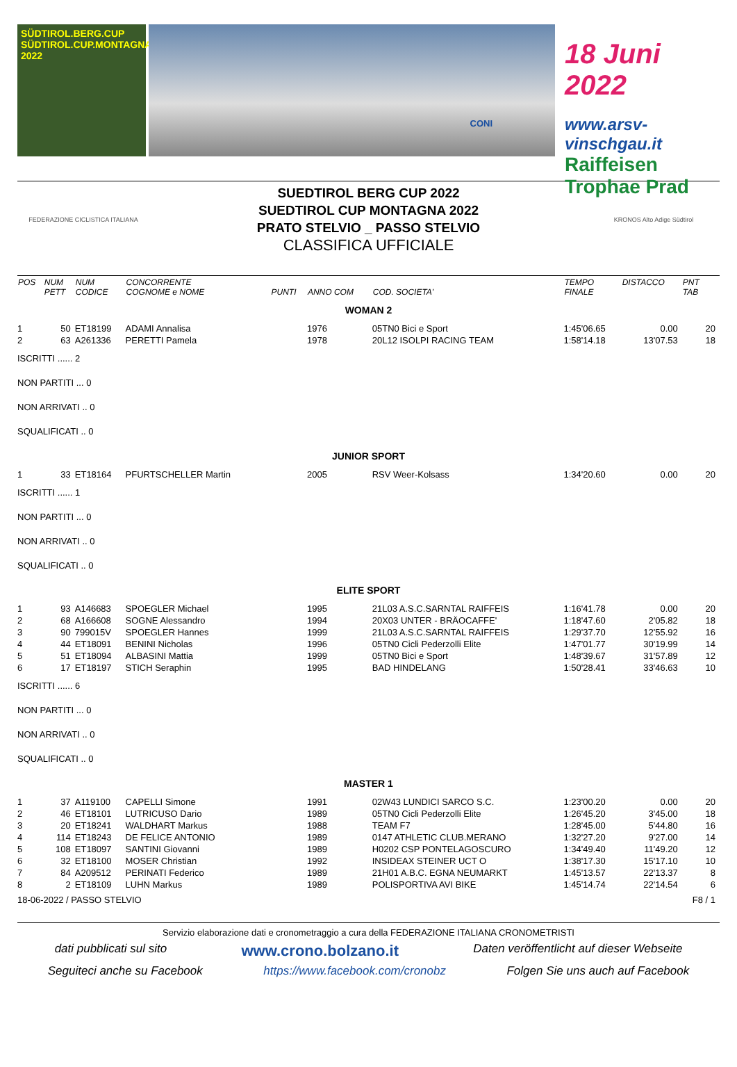SÜDTIROL.BERG.CUP
SÜDTIROL.CUP.MONTAGNA
2022
CONI
18 Juni 2022
www.arsv-vinschgau.it
Raiffeisen Trophae Prad
FEDERAZIONE CICLISTICA ITALIANA
SUEDTIROL BERG CUP 2022
SUEDTIROL CUP MONTAGNA 2022
PRATO STELVIO _ PASSO STELVIO
CLASSIFICA UFFICIALE
KRONOS Alto Adige Südtirol
| POS | NUM PETT | NUM CODICE | CONCORRENTE COGNOME e NOME | PUNTI | ANNO COM | COD. SOCIETA' | TEMPO FINALE | DISTACCO | PNT TAB |
| --- | --- | --- | --- | --- | --- | --- | --- | --- | --- |
| WOMAN 2 | | | | | | | | | |
| 1 | 50 | ET18199 | ADAMI Annalisa | | 1976 | 05TN0 Bici e Sport | 1:45'06.65 | 0.00 | 20 |
| 2 | 63 | A261336 | PERETTI Pamela | | 1978 | 20L12 ISOLPI RACING TEAM | 1:58'14.18 | 13'07.53 | 18 |
| ISCRITTI ...... 2 | | | | | | | | | |
| NON PARTITI ... 0 | | | | | | | | | |
| NON ARRIVATI .. 0 | | | | | | | | | |
| SQUALIFICATI .. 0 | | | | | | | | | |
| JUNIOR SPORT | | | | | | | | | |
| 1 | 33 | ET18164 | PFURTSCHELLER Martin | | 2005 | RSV Weer-Kolsass | 1:34'20.60 | 0.00 | 20 |
| ISCRITTI ...... 1 | | | | | | | | | |
| NON PARTITI ... 0 | | | | | | | | | |
| NON ARRIVATI .. 0 | | | | | | | | | |
| SQUALIFICATI .. 0 | | | | | | | | | |
| ELITE SPORT | | | | | | | | | |
| 1 | 93 | A146683 | SPOEGLER Michael | | 1995 | 21L03 A.S.C.SARNTAL RAIFFEIS | 1:16'41.78 | 0.00 | 20 |
| 2 | 68 | A166608 | SOGNE Alessandro | | 1994 | 20X03 UNTER - BRÄOCAFFE' | 1:18'47.60 | 2'05.82 | 18 |
| 3 | 90 | 799015V | SPOEGLER Hannes | | 1999 | 21L03 A.S.C.SARNTAL RAIFFEIS | 1:29'37.70 | 12'55.92 | 16 |
| 4 | 44 | ET18091 | BENINI Nicholas | | 1996 | 05TN0 Cicli Pederzolli Elite | 1:47'01.77 | 30'19.99 | 14 |
| 5 | 51 | ET18094 | ALBASINI Mattia | | 1999 | 05TN0 Bici e Sport | 1:48'39.67 | 31'57.89 | 12 |
| 6 | 17 | ET18197 | STICH Seraphin | | 1995 | BAD HINDELANG | 1:50'28.41 | 33'46.63 | 10 |
| ISCRITTI ...... 6 | | | | | | | | | |
| NON PARTITI ... 0 | | | | | | | | | |
| NON ARRIVATI .. 0 | | | | | | | | | |
| SQUALIFICATI .. 0 | | | | | | | | | |
| MASTER 1 | | | | | | | | | |
| 1 | 37 | A119100 | CAPELLI Simone | | 1991 | 02W43 LUNDICI SARCO S.C. | 1:23'00.20 | 0.00 | 20 |
| 2 | 46 | ET18101 | LUTRICUSO Dario | | 1989 | 05TN0 Cicli Pederzolli Elite | 1:26'45.20 | 3'45.00 | 18 |
| 3 | 20 | ET18241 | WALDHART Markus | | 1988 | TEAM F7 | 1:28'45.00 | 5'44.80 | 16 |
| 4 | 114 | ET18243 | DE FELICE ANTONIO | | 1989 | 0147 ATHLETIC CLUB.MERANO | 1:32'27.20 | 9'27.00 | 14 |
| 5 | 108 | ET18097 | SANTINI Giovanni | | 1989 | H0202 CSP PONTELAGOSCURO | 1:34'49.40 | 11'49.20 | 12 |
| 6 | 32 | ET18100 | MOSER Christian | | 1992 | INSIDEAX STEINER UCT O | 1:38'17.30 | 15'17.10 | 10 |
| 7 | 84 | A209512 | PERINATI Federico | | 1989 | 21H01 A.B.C. EGNA NEUMARKT | 1:45'13.57 | 22'13.37 | 8 |
| 8 | 2 | ET18109 | LUHN Markus | | 1989 | POLISPORTIVA AVI BIKE | 1:45'14.74 | 22'14.54 | 6 |
| 18-06-2022 / PASSO STELVIO | | | | | | | | | F8 / 1 |
Servizio elaborazione dati e cronometraggio a cura della FEDERAZIONE ITALIANA CRONOMETRISTI
dati pubblicati sul sito www.crono.bolzano.it Daten veröffentlicht auf dieser Webseite
Seguiteci anche su Facebook https://www.facebook.com/cronobz Folgen Sie uns auch auf Facebook